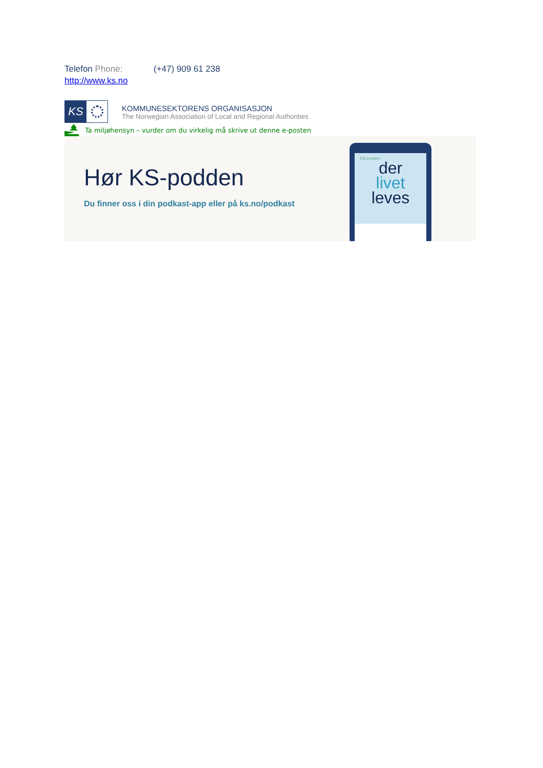Telefon Phone: (+47) 909 61 238
http://www.ks.no
KS
KOMMUNESEKTORENS ORGANISASJON
The Norwegian Association of Local and Regional Authorities
Ta miljøhensyn – vurder om du virkelig må skrive ut denne e-posten
Hør KS-podden
Du finner oss i din podkast-app eller på ks.no/podkast
KS-podden
der
livet
leves